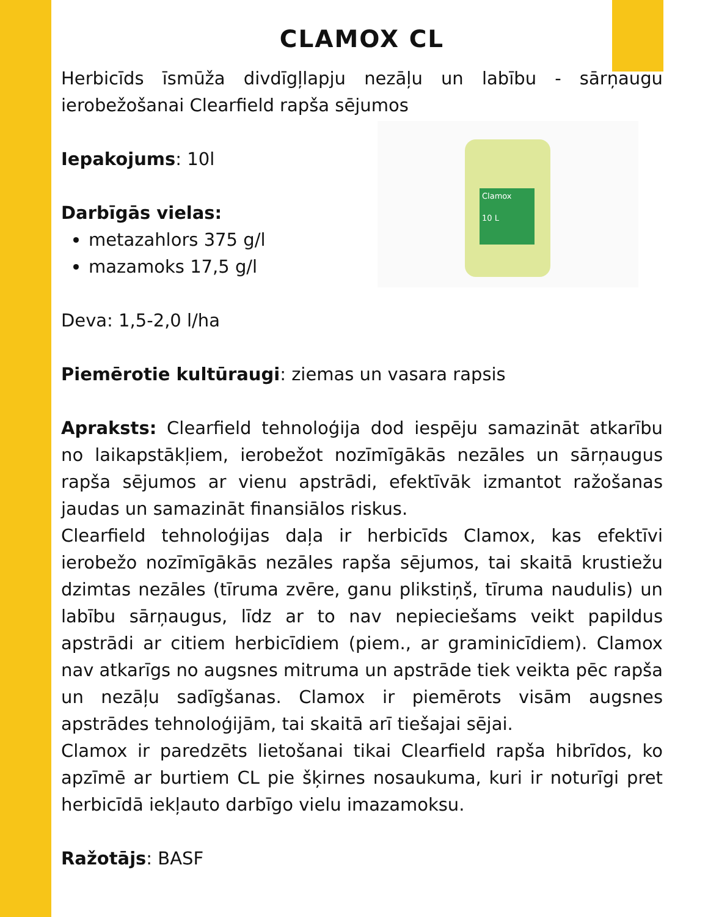CLAMOX CL
Herbicīds īsmūža divdīgļlapju nezāļu un labību - sārņaugu ierobežošanai Clearfield rapša sējumos
Clamox
10 L
Iepakojums: 10l
Darbīgās vielas:
metazahlors 375 g/l
mazamoks 17,5 g/l
Deva: 1,5-2,0 l/ha
Piemērotie kultūraugi: ziemas un vasara rapsis
Apraksts: Clearfield tehnoloģija dod iespēju samazināt atkarību no laikapstākļiem, ierobežot nozīmīgākās nezāles un sārņaugus rapša sējumos ar vienu apstrādi, efektīvāk izmantot ražošanas jaudas un samazināt finansiālos riskus.
Clearfield tehnoloģijas daļa ir herbicīds Clamox, kas efektīvi ierobežo nozīmīgākās nezāles rapša sējumos, tai skaitā krustiežu dzimtas nezāles (tīruma zvēre, ganu plikstiņš, tīruma naudulis) un labību sārņaugus, līdz ar to nav nepieciešams veikt papildus apstrādi ar citiem herbicīdiem (piem., ar graminicīdiem). Clamox nav atkarīgs no augsnes mitruma un apstrāde tiek veikta pēc rapša un nezāļu sadīgšanas. Clamox ir piemērots visām augsnes apstrādes tehnoloģijām, tai skaitā arī tiešajai sējai.
Clamox ir paredzēts lietošanai tikai Clearfield rapša hibrīdos, ko apzīmē ar burtiem CL pie šķirnes nosaukuma, kuri ir noturīgi pret herbicīdā iekļauto darbīgo vielu imazamoksu.
Ražotājs: BASF